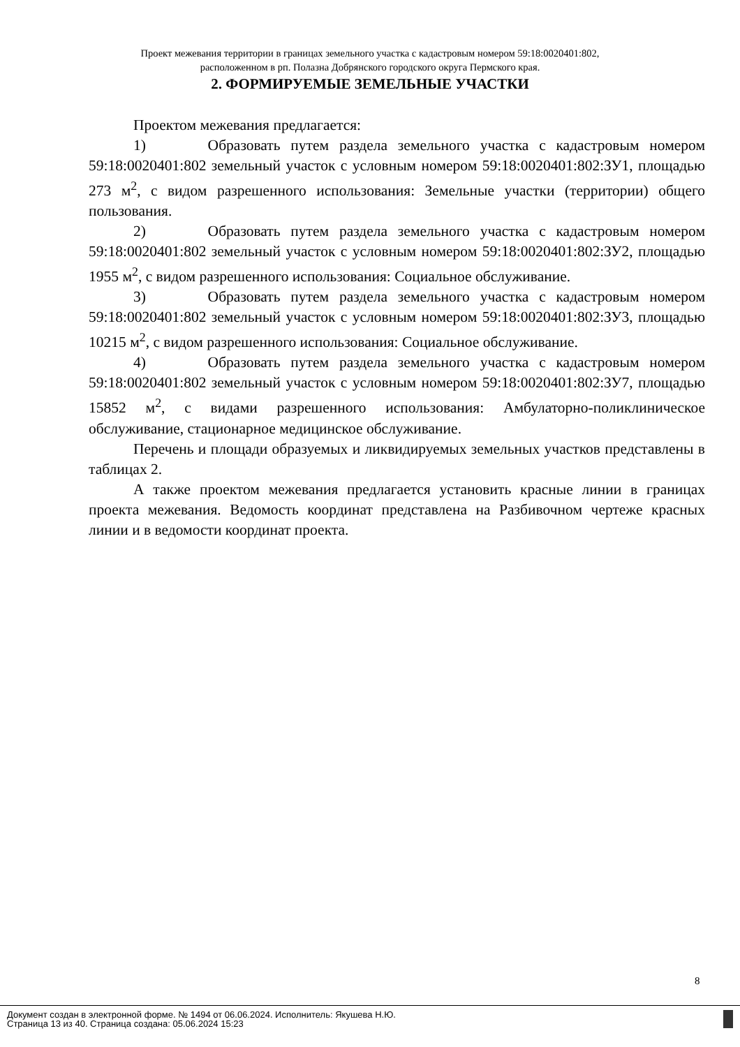Проект межевания территории в границах земельного участка с кадастровым номером 59:18:0020401:802,
расположенном в рп. Полазна Добрянского городского округа Пермского края.
2. ФОРМИРУЕМЫЕ ЗЕМЕЛЬНЫЕ УЧАСТКИ
Проектом межевания предлагается:
1) Образовать путем раздела земельного участка с кадастровым номером 59:18:0020401:802 земельный участок с условным номером 59:18:0020401:802:ЗУ1, площадью 273 м<sup>2</sup>, с видом разрешенного использования: Земельные участки (территории) общего пользования.
2) Образовать путем раздела земельного участка с кадастровым номером 59:18:0020401:802 земельный участок с условным номером 59:18:0020401:802:ЗУ2, площадью 1955 м<sup>2</sup>, с видом разрешенного использования: Социальное обслуживание.
3) Образовать путем раздела земельного участка с кадастровым номером 59:18:0020401:802 земельный участок с условным номером 59:18:0020401:802:ЗУ3, площадью 10215 м<sup>2</sup>, с видом разрешенного использования: Социальное обслуживание.
4) Образовать путем раздела земельного участка с кадастровым номером 59:18:0020401:802 земельный участок с условным номером 59:18:0020401:802:ЗУ7, площадью 15852 м<sup>2</sup>, с видами разрешенного использования: Амбулаторно-поликлиническое обслуживание, стационарное медицинское обслуживание.
Перечень и площади образуемых и ликвидируемых земельных участков представлены в таблицах 2.
А также проектом межевания предлагается установить красные линии в границах проекта межевания. Ведомость координат представлена на Разбивочном чертеже красных линии и в ведомости координат проекта.
8
Документ создан в электронной форме. № 1494 от 06.06.2024. Исполнитель: Якушева Н.Ю.
Страница 13 из 40. Страница создана: 05.06.2024 15:23